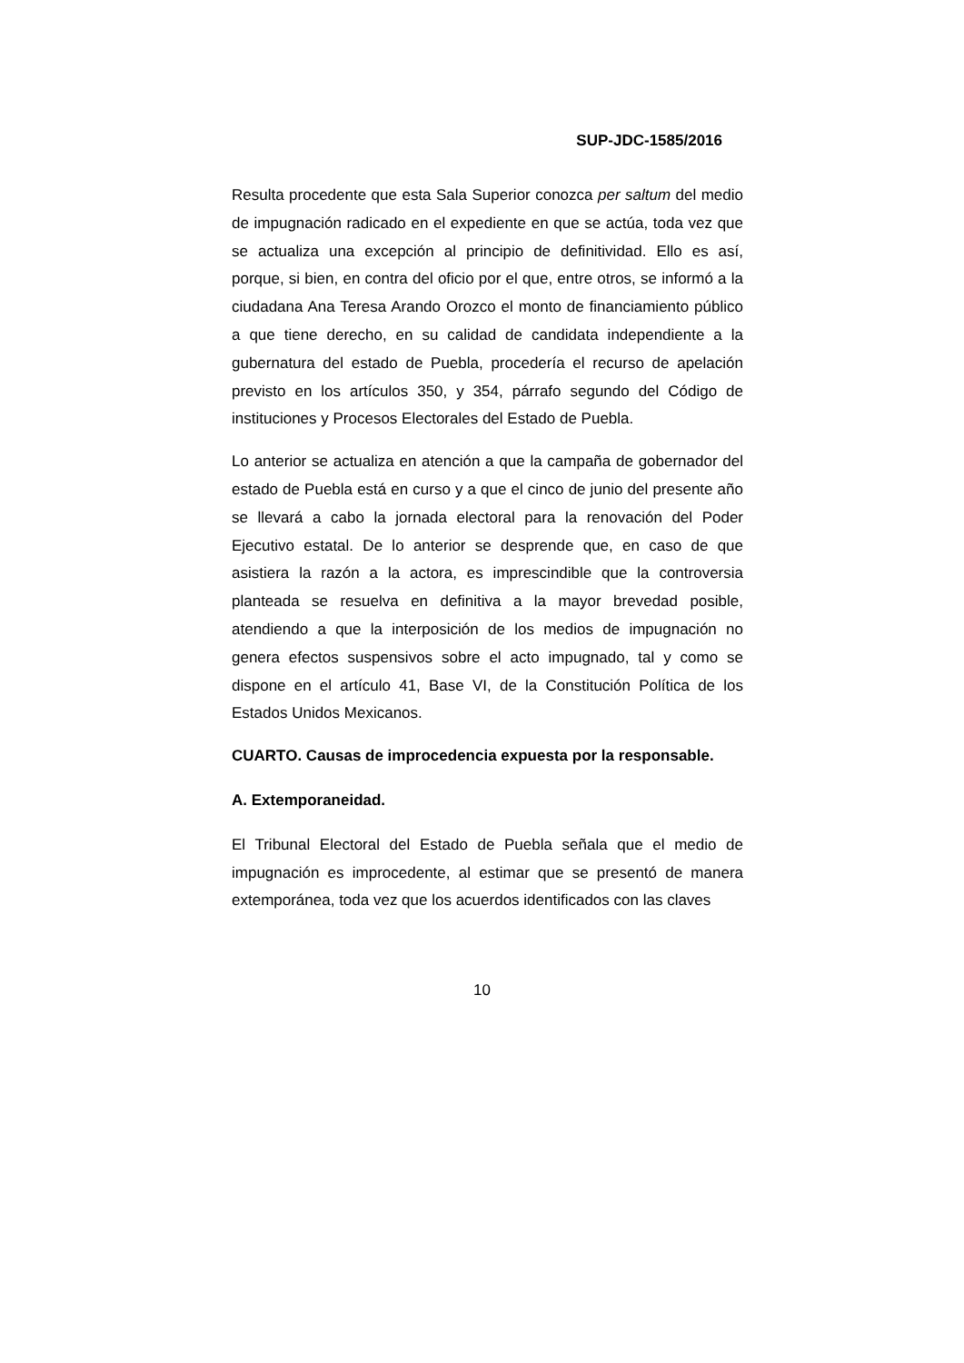SUP-JDC-1585/2016
Resulta procedente que esta Sala Superior conozca per saltum del medio de impugnación radicado en el expediente en que se actúa, toda vez que se actualiza una excepción al principio de definitividad. Ello es así, porque, si bien, en contra del oficio por el que, entre otros, se informó a la ciudadana Ana Teresa Arando Orozco el monto de financiamiento público a que tiene derecho, en su calidad de candidata independiente a la gubernatura del estado de Puebla, procedería el recurso de apelación previsto en los artículos 350, y 354, párrafo segundo del Código de instituciones y Procesos Electorales del Estado de Puebla.
Lo anterior se actualiza en atención a que la campaña de gobernador del estado de Puebla está en curso y a que el cinco de junio del presente año se llevará a cabo la jornada electoral para la renovación del Poder Ejecutivo estatal. De lo anterior se desprende que, en caso de que asistiera la razón a la actora, es imprescindible que la controversia planteada se resuelva en definitiva a la mayor brevedad posible, atendiendo a que la interposición de los medios de impugnación no genera efectos suspensivos sobre el acto impugnado, tal y como se dispone en el artículo 41, Base VI, de la Constitución Política de los Estados Unidos Mexicanos.
CUARTO. Causas de improcedencia expuesta por la responsable.
A. Extemporaneidad.
El Tribunal Electoral del Estado de Puebla señala que el medio de impugnación es improcedente, al estimar que se presentó de manera extemporánea, toda vez que los acuerdos identificados con las claves
10